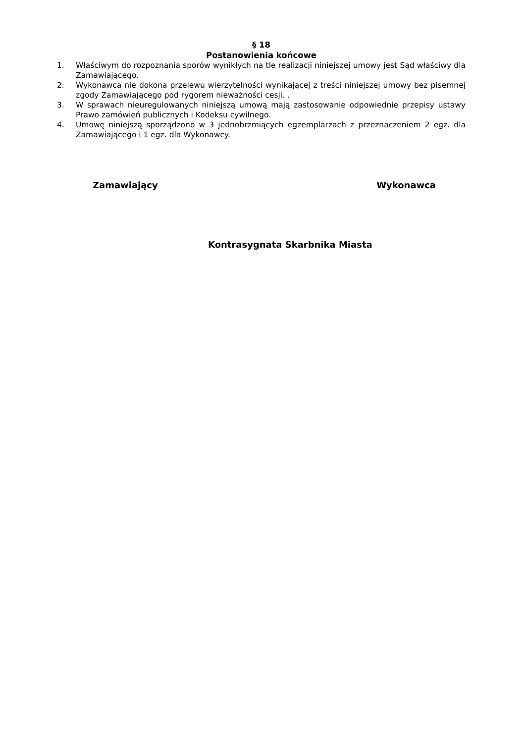§ 18
Postanowienia końcowe
1. Właściwym do rozpoznania sporów wynikłych na tle realizacji niniejszej umowy jest Sąd właściwy dla Zamawiającego.
2. Wykonawca nie dokona przelewu wierzytelności wynikającej z treści niniejszej umowy bez pisemnej zgody Zamawiającego pod rygorem nieważności cesji. .
3. W sprawach nieuregulowanych niniejszą umową mają zastosowanie odpowiednie przepisy ustawy Prawo zamówień publicznych i Kodeksu cywilnego.
4. Umowę niniejszą sporządzono w 3 jednobrzmiących egzemplarzach z przeznaczeniem 2 egz. dla Zamawiającego i 1 egz. dla Wykonawcy.
Zamawiający Wykonawca
Kontrasygnata Skarbnika Miasta